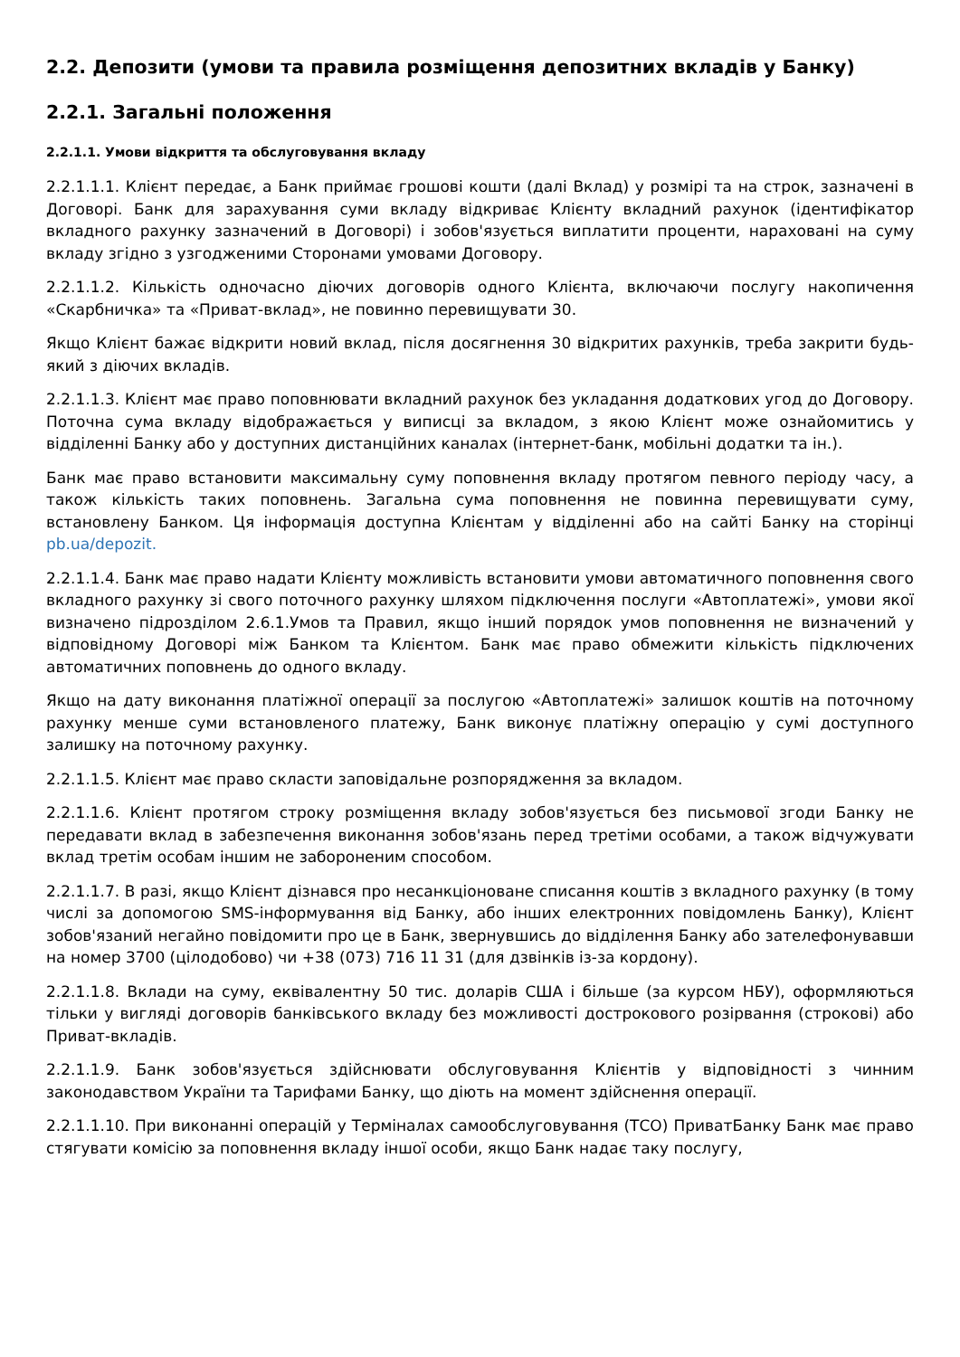2.2. Депозити (умови та правила розміщення депозитних вкладів у Банку)
2.2.1. Загальні положення
2.2.1.1. Умови відкриття та обслуговування вкладу
2.2.1.1.1. Клієнт передає, а Банк приймає грошові кошти (далі Вклад) у розмірі та на строк, зазначені в Договорі. Банк для зарахування суми вкладу відкриває Клієнту вкладний рахунок (ідентифікатор вкладного рахунку зазначений в Договорі) і зобов'язується виплатити проценти, нараховані на суму вкладу згідно з узгодженими Сторонами умовами Договору.
2.2.1.1.2. Кількість одночасно діючих договорів одного Клієнта, включаючи послугу накопичення «Скарбничка» та «Приват-вклад», не повинно перевищувати 30.
Якщо Клієнт бажає відкрити новий вклад, після досягнення 30 відкритих рахунків, треба закрити будь-який з діючих вкладів.
2.2.1.1.3. Клієнт має право поповнювати вкладний рахунок без укладання додаткових угод до Договору. Поточна сума вкладу відображається у виписці за вкладом, з якою Клієнт може ознайомитись у відділенні Банку або у доступних дистанційних каналах (інтернет-банк, мобільні додатки та ін.).
Банк має право встановити максимальну суму поповнення вкладу протягом певного періоду часу, а також кількість таких поповнень. Загальна сума поповнення не повинна перевищувати суму, встановлену Банком. Ця інформація доступна Клієнтам у відділенні або на сайті Банку на сторінці pb.ua/depozit.
2.2.1.1.4. Банк має право надати Клієнту можливість встановити умови автоматичного поповнення свого вкладного рахунку зі свого поточного рахунку шляхом підключення послуги «Автоплатежі», умови якої визначено підрозділом 2.6.1.Умов та Правил, якщо інший порядок умов поповнення не визначений у відповідному Договорі між Банком та Клієнтом. Банк має право обмежити кількість підключених автоматичних поповнень до одного вкладу.
Якщо на дату виконання платіжної операції за послугою «Автоплатежі» залишок коштів на поточному рахунку менше суми встановленого платежу, Банк виконує платіжну операцію у сумі доступного залишку на поточному рахунку.
2.2.1.1.5. Клієнт має право скласти заповідальне розпорядження за вкладом.
2.2.1.1.6. Клієнт протягом строку розміщення вкладу зобов'язується без письмової згоди Банку не передавати вклад в забезпечення виконання зобов'язань перед третіми особами, а також відчужувати вклад третім особам іншим не забороненим способом.
2.2.1.1.7. В разі, якщо Клієнт дізнався про несанкціоноване списання коштів з вкладного рахунку (в тому числі за допомогою SMS-інформування від Банку, або інших електронних повідомлень Банку), Клієнт зобов'язаний негайно повідомити про це в Банк, звернувшись до відділення Банку або зателефонувавши на номер 3700 (цілодобово) чи +38 (073) 716 11 31 (для дзвінків із-за кордону).
2.2.1.1.8. Вклади на суму, еквівалентну 50 тис. доларів США і більше (за курсом НБУ), оформляються тільки у вигляді договорів банківського вкладу без можливості дострокового розірвання (строкові) або Приват-вкладів.
2.2.1.1.9. Банк зобов'язується здійснювати обслуговування Клієнтів у відповідності з чинним законодавством України та Тарифами Банку, що діють на момент здійснення операції.
2.2.1.1.10. При виконанні операцій у Терміналах самообслуговування (ТСО) ПриватБанку Банк має право стягувати комісію за поповнення вкладу іншої особи, якщо Банк надає таку послугу,